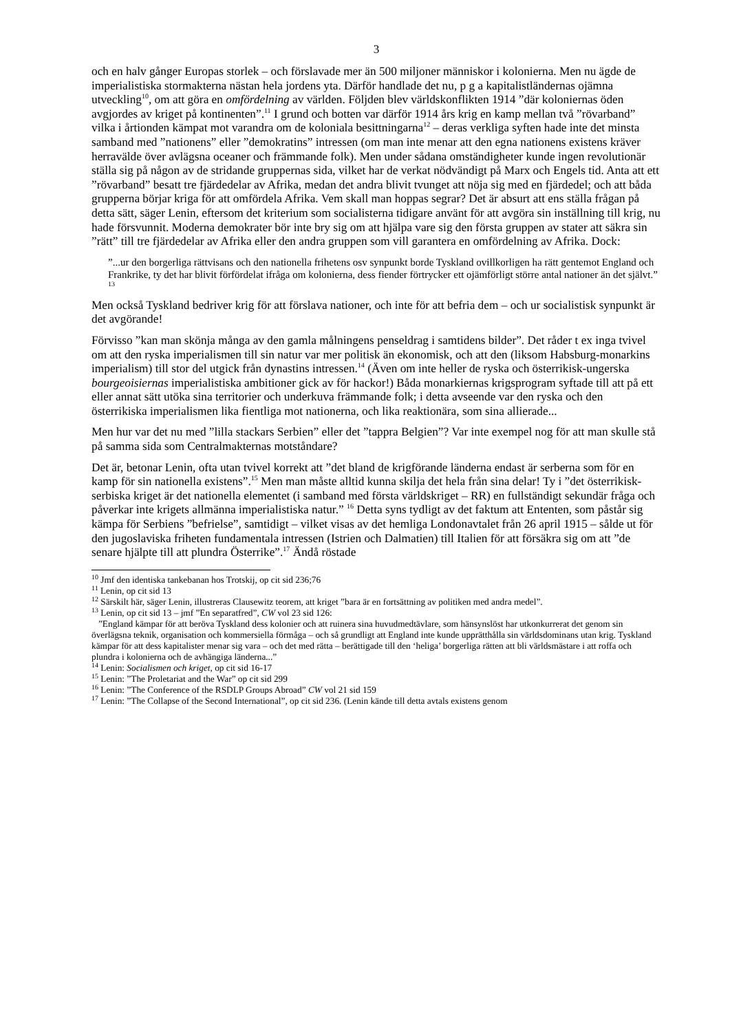3
och en halv gånger Europas storlek – och förslavade mer än 500 miljoner människor i kolonierna. Men nu ägde de imperialistiska stormakterna nästan hela jordens yta. Därför handlade det nu, p g a kapitalistländernas ojämna utveckling<sup>10</sup>, om att göra en omfördelning av världen. Följden blev världskonflikten 1914 ”där koloniernas öden avgjordes av kriget på kontinenten”.<sup>11</sup> I grund och botten var därför 1914 års krig en kamp mellan två ”rövarband” vilka i årtionden kämpat mot varandra om de koloniala besittningarna<sup>12</sup> – deras verkliga syften hade inte det minsta samband med ”nationens” eller ”demokratins” intressen (om man inte menar att den egna nationens existens kräver herravälde över avlägsna oceaner och främmande folk). Men under sådana omständigheter kunde ingen revolutionär ställa sig på någon av de stridande gruppernas sida, vilket har de verkat nödvändigt på Marx och Engels tid. Anta att ett ”rövarband” besatt tre fjärdedelar av Afrika, medan det andra blivit tvunget att nöja sig med en fjärdedel; och att båda grupperna börjar kriga för att omfördela Afrika. Vem skall man hoppas segrar? Det är absurt att ens ställa frågan på detta sätt, säger Lenin, eftersom det kriterium som socialisterna tidigare använt för att avgöra sin inställning till krig, nu hade försvunnit. Moderna demokrater bör inte bry sig om att hjälpa vare sig den första gruppen av stater att säkra sin ”rätt” till tre fjärdedelar av Afrika eller den andra gruppen som vill garantera en omfördelning av Afrika. Dock:
”...ur den borgerliga rättvisans och den nationella frihetens osv synpunkt borde Tyskland ovillkorligen ha rätt gentemot England och Frankrike, ty det har blivit förfördelat ifråga om kolonierna, dess fiender förtrycker ett ojämförligt större antal nationer än det självt.” <sup>13</sup>
Men också Tyskland bedriver krig för att förslava nationer, och inte för att befria dem – och ur socialistisk synpunkt är det avgörande!
Förvisso ”kan man skönja många av den gamla målningens penseldrag i samtidens bilder”. Det råder t ex inga tvivel om att den ryska imperialismen till sin natur var mer politisk än ekonomisk, och att den (liksom Habsburg-monarkins imperialism) till stor del utgick från dynastins intressen.<sup>14</sup> (Även om inte heller de ryska och österrikisk-ungerska bourgeoisiernas imperialistiska ambitioner gick av för hackor!) Båda monarkiernas krigsprogram syftade till att på ett eller annat sätt utöka sina territorier och underkuva främmande folk; i detta avseende var den ryska och den österrikiska imperialismen lika fientliga mot nationerna, och lika reaktionära, som sina allierade...
Men hur var det nu med ”lilla stackars Serbien” eller det ”tappra Belgien”? Var inte exempel nog för att man skulle stå på samma sida som Centralmakternas motståndare?
Det är, betonar Lenin, ofta utan tvivel korrekt att ”det bland de krigförande länderna endast är serberna som för en kamp för sin nationella existens”.<sup>15</sup> Men man måste alltid kunna skilja det hela från sina delar! Ty i ”det österrikisk-serbiska kriget är det nationella elementet (i samband med första världskriget – RR) en fullständigt sekundär fråga och påverkar inte krigets allmänna imperialistiska natur.” <sup>16</sup> Detta syns tydligt av det faktum att Ententen, som påstår sig kämpa för Serbiens ”befrielse”, samtidigt – vilket visas av det hemliga Londonavtalet från 26 april 1915 – sålde ut för den jugoslaviska friheten fundamentala intressen (Istrien och Dalmatien) till Italien för att försäkra sig om att ”de senare hjälpte till att plundra Österrike”.<sup>17</sup> Ändå röstade
<sup>10</sup> Jmf den identiska tankebanan hos Trotskij, op cit sid 236;76
<sup>11</sup> Lenin, op cit sid 13
<sup>12</sup> Särskilt här, säger Lenin, illustreras Clausewitz teorem, att kriget ”bara är en fortsättning av politiken med andra medel”.
<sup>13</sup> Lenin, op cit sid 13 – jmf ”En separatfred”, CW vol 23 sid 126:
”England kämpar för att beröva Tyskland dess kolonier och att ruinera sina huvudmedtävlare, som hänsynslöst har utkonkurrerat det genom sin överlägsna teknik, organisation och kommersiella förmåga – och så grundligt att England inte kunde upprätthålla sin världsdominans utan krig. Tyskland kämpar för att dess kapitalister menar sig vara – och det med rätta – berättigade till den ‘heliga’ borgerliga rätten att bli världsmästare i att roffa och plundra i kolonierna och de avhängiga länderna...”
<sup>14</sup> Lenin: Socialismen och kriget, op cit sid 16-17
<sup>15</sup> Lenin: ”The Proletariat and the War” op cit sid 299
<sup>16</sup> Lenin: ”The Conference of the RSDLP Groups Abroad” CW vol 21 sid 159
<sup>17</sup> Lenin: ”The Collapse of the Second International”, op cit sid 236. (Lenin kände till detta avtals existens genom